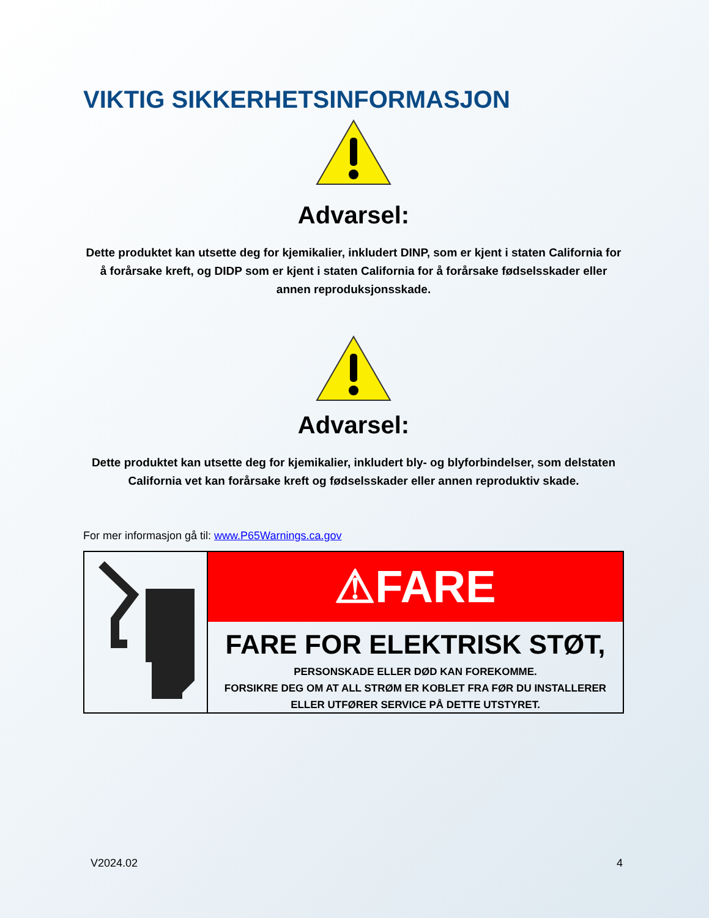VIKTIG SIKKERHETSINFORMASJON
Advarsel:
Dette produktet kan utsette deg for kjemikalier, inkludert DINP, som er kjent i staten California for å forårsake kreft, og DIDP som er kjent i staten California for å forårsake fødselsskader eller annen reproduksjonsskade.
Advarsel:
Dette produktet kan utsette deg for kjemikalier, inkludert bly- og blyforbindelser, som delstaten California vet kan forårsake kreft og fødselsskader eller annen reproduktiv skade.
For mer informasjon gå til: www.P65Warnings.ca.gov
⚠FARE
FARE FOR ELEKTRISK STØT,
PERSONSKADE ELLER DØD KAN FOREKOMME.
FORSIKRE DEG OM AT ALL STRØM ER KOBLET FRA FØR DU INSTALLERER
ELLER UTFØRER SERVICE PÅ DETTE UTSTYRET.
V2024.02 4